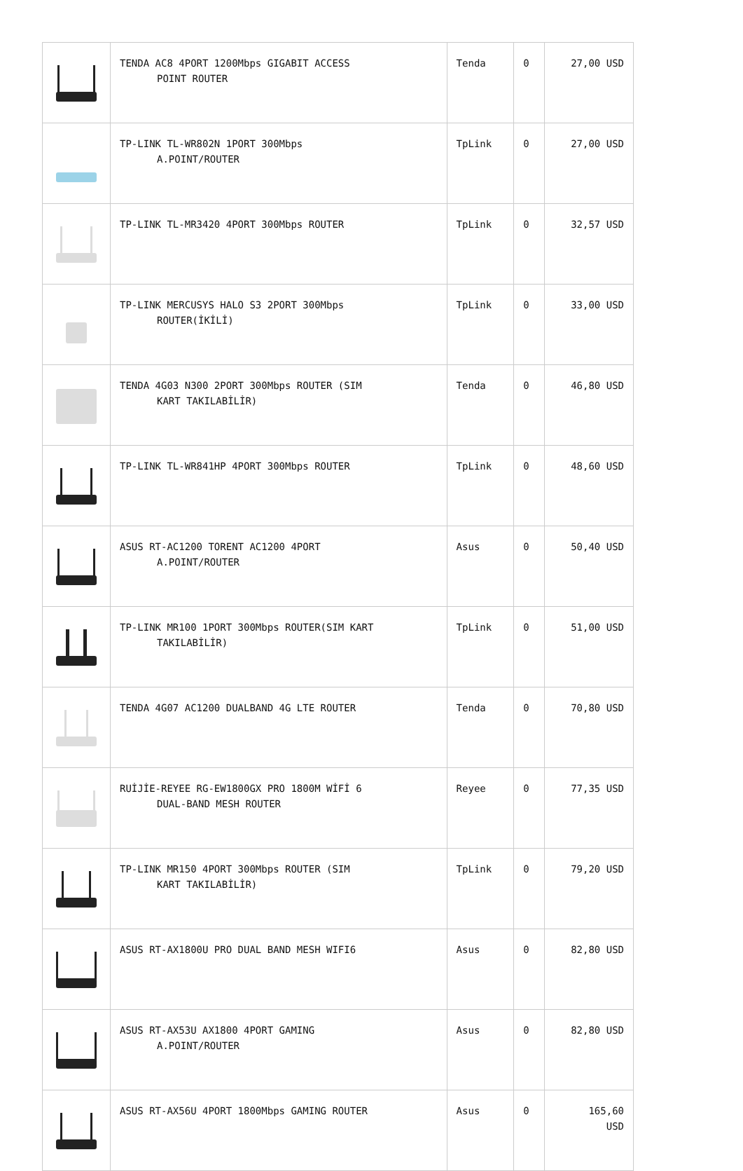| | TENDA AC8 4PORT 1200Mbps GIGABIT ACCESS POINT ROUTER | Tenda | 0 | 27,00 USD |
| | TP-LINK TL-WR802N 1PORT 300Mbps A.POINT/ROUTER | TpLink | 0 | 27,00 USD |
| | TP-LINK TL-MR3420 4PORT 300Mbps ROUTER | TpLink | 0 | 32,57 USD |
| | TP-LINK MERCUSYS HALO S3 2PORT 300Mbps ROUTER(İKİLİ) | TpLink | 0 | 33,00 USD |
| | TENDA 4G03 N300 2PORT 300Mbps ROUTER (SIM KART TAKILABİLİR) | Tenda | 0 | 46,80 USD |
| | TP-LINK TL-WR841HP 4PORT 300Mbps ROUTER | TpLink | 0 | 48,60 USD |
| | ASUS RT-AC1200 TORENT AC1200 4PORT A.POINT/ROUTER | Asus | 0 | 50,40 USD |
| | TP-LINK MR100 1PORT 300Mbps ROUTER(SIM KART TAKILABİLİR) | TpLink | 0 | 51,00 USD |
| | TENDA 4G07 AC1200 DUALBAND 4G LTE ROUTER | Tenda | 0 | 70,80 USD |
| | RUİJİE-REYEE RG-EW1800GX PRO 1800M WİFİ 6 DUAL-BAND MESH ROUTER | Reyee | 0 | 77,35 USD |
| | TP-LINK MR150 4PORT 300Mbps ROUTER (SIM KART TAKILABİLİR) | TpLink | 0 | 79,20 USD |
| | ASUS RT-AX1800U PRO DUAL BAND MESH WIFI6 | Asus | 0 | 82,80 USD |
| | ASUS RT-AX53U AX1800 4PORT GAMING A.POINT/ROUTER | Asus | 0 | 82,80 USD |
| | ASUS RT-AX56U 4PORT 1800Mbps GAMING ROUTER | Asus | 0 | 165,60 USD |